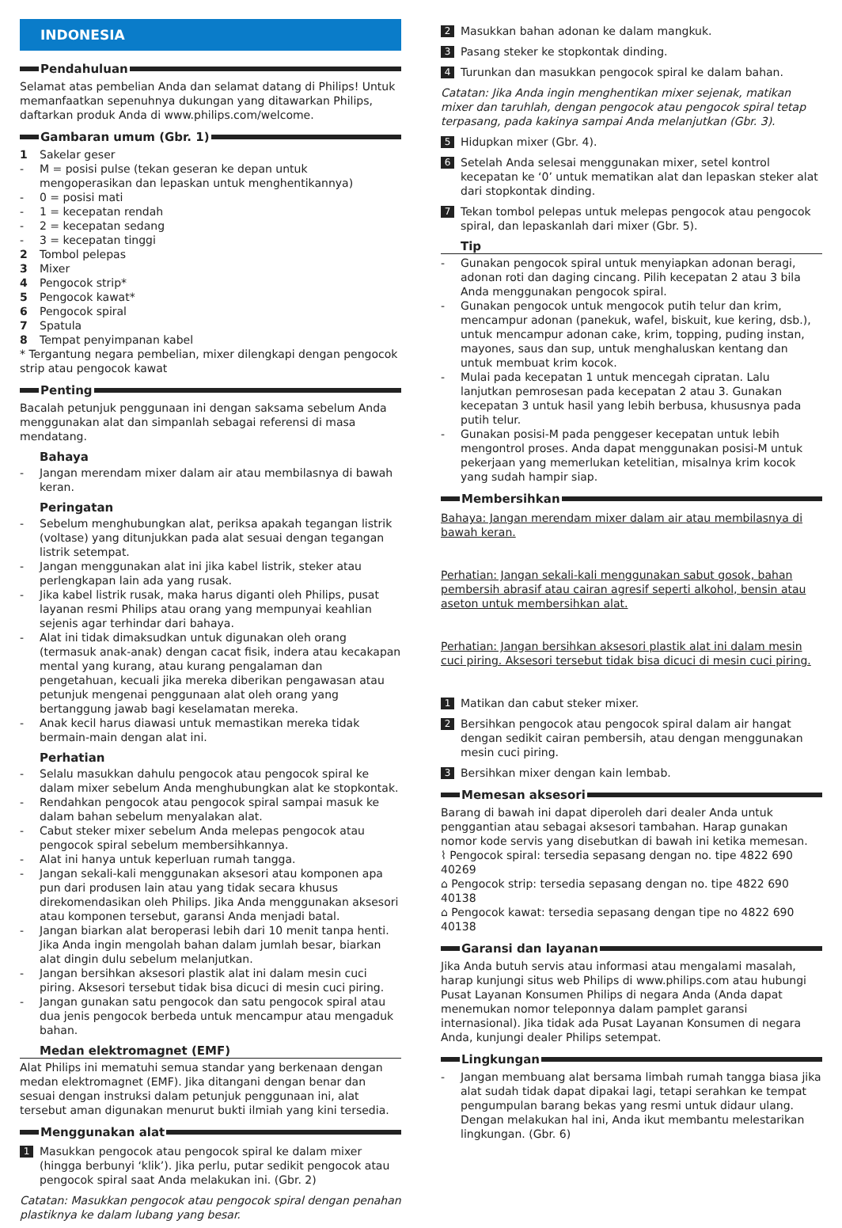INDONESIA
Pendahuluan
Selamat atas pembelian Anda dan selamat datang di Philips! Untuk memanfaatkan sepenuhnya dukungan yang ditawarkan Philips, daftarkan produk Anda di www.philips.com/welcome.
Gambaran umum (Gbr. 1)
1 Sakelar geser
- M = posisi pulse (tekan geseran ke depan untuk mengoperasikan dan lepaskan untuk menghentikannya)
- 0 = posisi mati
- 1 = kecepatan rendah
- 2 = kecepatan sedang
- 3 = kecepatan tinggi
2 Tombol pelepas
3 Mixer
4 Pengocok strip*
5 Pengocok kawat*
6 Pengocok spiral
7 Spatula
8 Tempat penyimpanan kabel
* Tergantung negara pembelian, mixer dilengkapi dengan pengocok strip atau pengocok kawat
Penting
Bacalah petunjuk penggunaan ini dengan saksama sebelum Anda menggunakan alat dan simpanlah sebagai referensi di masa mendatang.
Bahaya
- Jangan merendam mixer dalam air atau membilasnya di bawah keran.
Peringatan
- Sebelum menghubungkan alat, periksa apakah tegangan listrik (voltase) yang ditunjukkan pada alat sesuai dengan tegangan listrik setempat.
- Jangan menggunakan alat ini jika kabel listrik, steker atau perlengkapan lain ada yang rusak.
- Jika kabel listrik rusak, maka harus diganti oleh Philips, pusat layanan resmi Philips atau orang yang mempunyai keahlian sejenis agar terhindar dari bahaya.
- Alat ini tidak dimaksudkan untuk digunakan oleh orang (termasuk anak-anak) dengan cacat fisik, indera atau kecakapan mental yang kurang, atau kurang pengalaman dan pengetahuan, kecuali jika mereka diberikan pengawasan atau petunjuk mengenai penggunaan alat oleh orang yang bertanggung jawab bagi keselamatan mereka.
- Anak kecil harus diawasi untuk memastikan mereka tidak bermain-main dengan alat ini.
Perhatian
- Selalu masukkan dahulu pengocok atau pengocok spiral ke dalam mixer sebelum Anda menghubungkan alat ke stopkontak.
- Rendahkan pengocok atau pengocok spiral sampai masuk ke dalam bahan sebelum menyalakan alat.
- Cabut steker mixer sebelum Anda melepas pengocok atau pengocok spiral sebelum membersihkannya.
- Alat ini hanya untuk keperluan rumah tangga.
- Jangan sekali-kali menggunakan aksesori atau komponen apa pun dari produsen lain atau yang tidak secara khusus direkomendasikan oleh Philips. Jika Anda menggunakan aksesori atau komponen tersebut, garansi Anda menjadi batal.
- Jangan biarkan alat beroperasi lebih dari 10 menit tanpa henti. Jika Anda ingin mengolah bahan dalam jumlah besar, biarkan alat dingin dulu sebelum melanjutkan.
- Jangan bersihkan aksesori plastik alat ini dalam mesin cuci piring. Aksesori tersebut tidak bisa dicuci di mesin cuci piring.
- Jangan gunakan satu pengocok dan satu pengocok spiral atau dua jenis pengocok berbeda untuk mencampur atau mengaduk bahan.
Medan elektromagnet (EMF)
Alat Philips ini mematuhi semua standar yang berkenaan dengan medan elektromagnet (EMF). Jika ditangani dengan benar dan sesuai dengan instruksi dalam petunjuk penggunaan ini, alat tersebut aman digunakan menurut bukti ilmiah yang kini tersedia.
Menggunakan alat
1 Masukkan pengocok atau pengocok spiral ke dalam mixer (hingga berbunyi ‘klik’). Jika perlu, putar sedikit pengocok atau pengocok spiral saat Anda melakukan ini. (Gbr. 2)
Catatan: Masukkan pengocok atau pengocok spiral dengan penahan plastiknya ke dalam lubang yang besar.
2 Masukkan bahan adonan ke dalam mangkuk.
3 Pasang steker ke stopkontak dinding.
4 Turunkan dan masukkan pengocok spiral ke dalam bahan.
Catatan: Jika Anda ingin menghentikan mixer sejenak, matikan mixer dan taruhlah, dengan pengocok atau pengocok spiral tetap terpasang, pada kakinya sampai Anda melanjutkan (Gbr. 3).
5 Hidupkan mixer (Gbr. 4).
6 Setelah Anda selesai menggunakan mixer, setel kontrol kecepatan ke ‘0’ untuk mematikan alat dan lepaskan steker alat dari stopkontak dinding.
7 Tekan tombol pelepas untuk melepas pengocok atau pengocok spiral, dan lepaskanlah dari mixer (Gbr. 5).
Tip
- Gunakan pengocok spiral untuk menyiapkan adonan beragi, adonan roti dan daging cincang. Pilih kecepatan 2 atau 3 bila Anda menggunakan pengocok spiral.
- Gunakan pengocok untuk mengocok putih telur dan krim, mencampur adonan (panekuk, wafel, biskuit, kue kering, dsb.), untuk mencampur adonan cake, krim, topping, puding instan, mayones, saus dan sup, untuk menghaluskan kentang dan untuk membuat krim kocok.
- Mulai pada kecepatan 1 untuk mencegah cipratan. Lalu lanjutkan pemrosesan pada kecepatan 2 atau 3. Gunakan kecepatan 3 untuk hasil yang lebih berbusa, khususnya pada putih telur.
- Gunakan posisi-M pada penggeser kecepatan untuk lebih mengontrol proses. Anda dapat menggunakan posisi-M untuk pekerjaan yang memerlukan ketelitian, misalnya krim kocok yang sudah hampir siap.
Membersihkan
Bahaya: Jangan merendam mixer dalam air atau membilasnya di bawah keran.
Perhatian: Jangan sekali-kali menggunakan sabut gosok, bahan pembersih abrasif atau cairan agresif seperti alkohol, bensin atau aseton untuk membersihkan alat.
Perhatian: Jangan bersihkan aksesori plastik alat ini dalam mesin cuci piring. Aksesori tersebut tidak bisa dicuci di mesin cuci piring.
1 Matikan dan cabut steker mixer.
2 Bersihkan pengocok atau pengocok spiral dalam air hangat dengan sedikit cairan pembersih, atau dengan menggunakan mesin cuci piring.
3 Bersihkan mixer dengan kain lembab.
Memesan aksesori
Barang di bawah ini dapat diperoleh dari dealer Anda untuk penggantian atau sebagai aksesori tambahan. Harap gunakan nomor kode servis yang disebutkan di bawah ini ketika memesan.
⌇ Pengocok spiral: tersedia sepasang dengan no. tipe 4822 690 40269
⌂ Pengocok strip: tersedia sepasang dengan no. tipe 4822 690 40138
⌂ Pengocok kawat: tersedia sepasang dengan tipe no 4822 690 40138
Garansi dan layanan
Jika Anda butuh servis atau informasi atau mengalami masalah, harap kunjungi situs web Philips di www.philips.com atau hubungi Pusat Layanan Konsumen Philips di negara Anda (Anda dapat menemukan nomor teleponnya dalam pamplet garansi internasional). Jika tidak ada Pusat Layanan Konsumen di negara Anda, kunjungi dealer Philips setempat.
Lingkungan
- Jangan membuang alat bersama limbah rumah tangga biasa jika alat sudah tidak dapat dipakai lagi, tetapi serahkan ke tempat pengumpulan barang bekas yang resmi untuk didaur ulang. Dengan melakukan hal ini, Anda ikut membantu melestarikan lingkungan. (Gbr. 6)